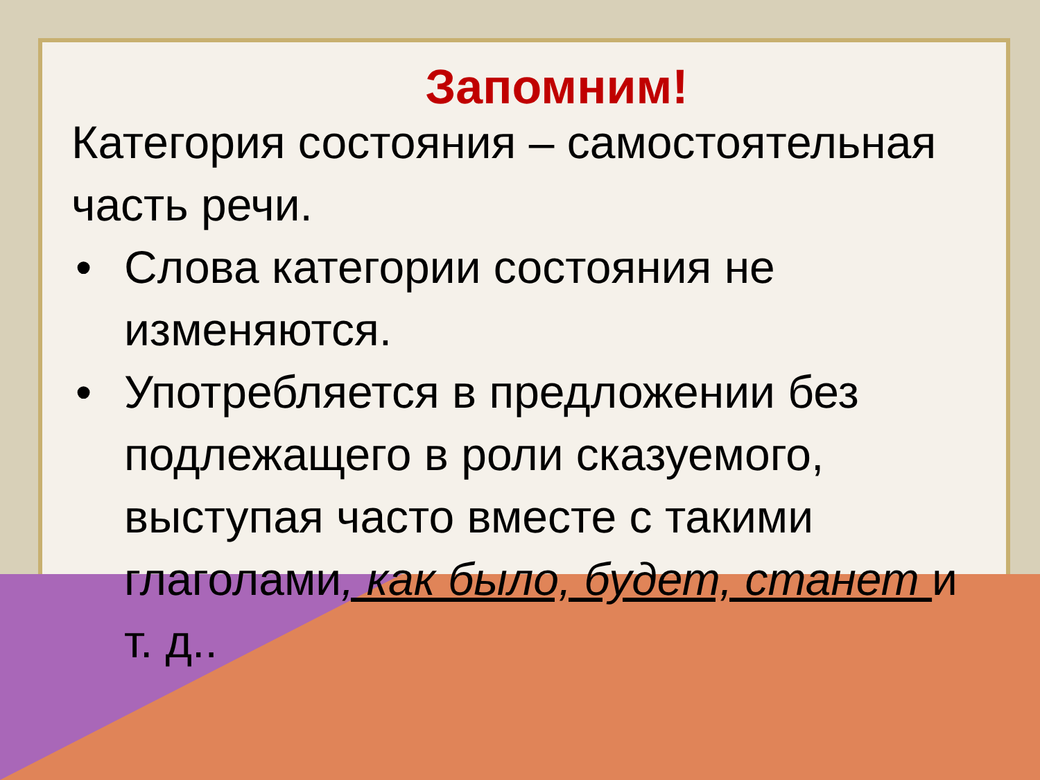Запомним!
Категория состояния – самостоятельная часть речи.
• Слова категории состояния не изменяются.
• Употребляется в предложении без подлежащего в роли сказуемого, выступая часто вместе с такими глаголами, как было, будет, станет и т. д..